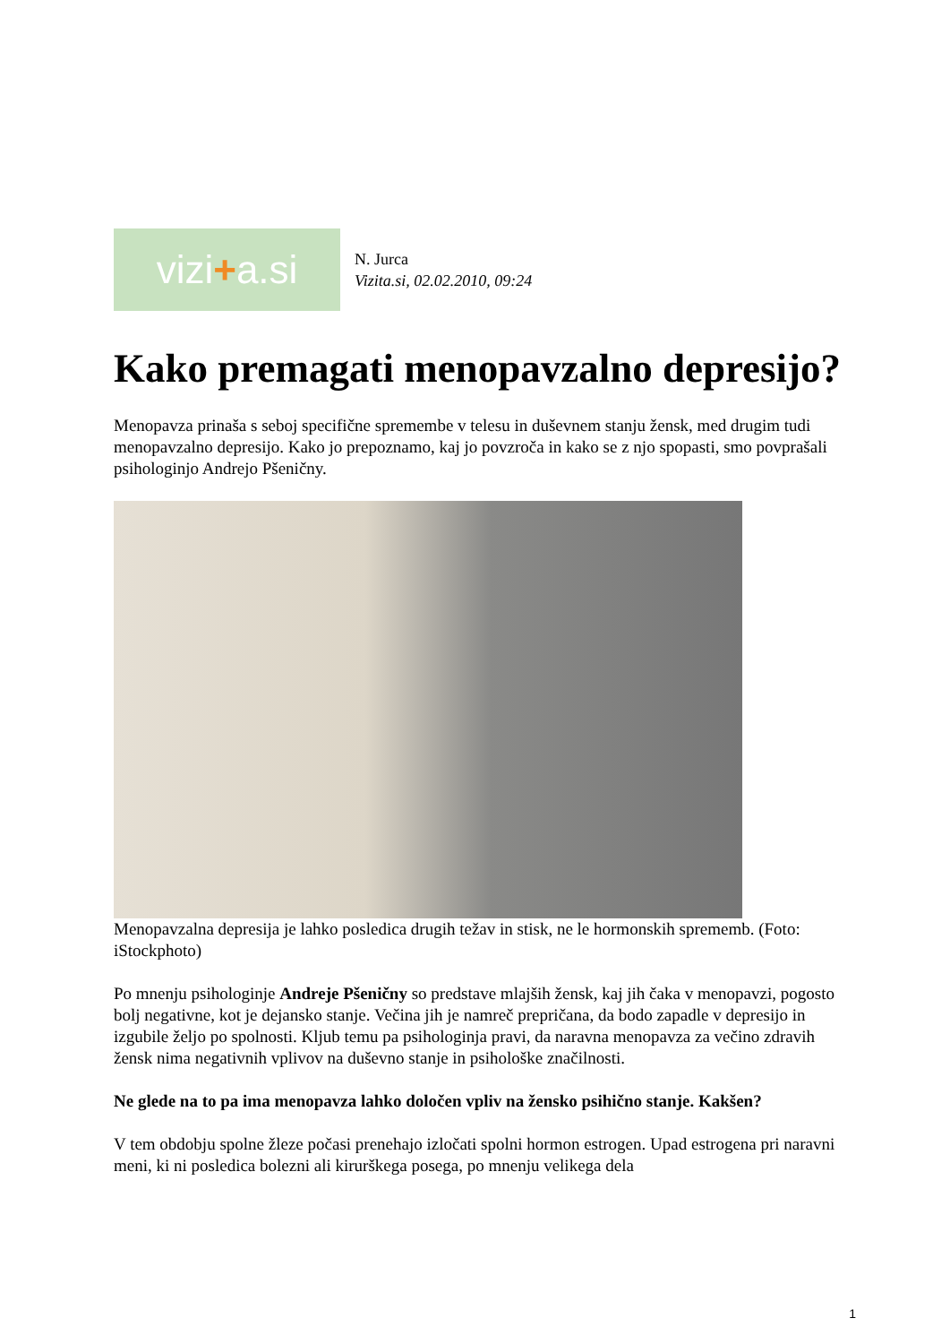vizi + a.si
N. Jurca
Vizita.si, 02.02.2010, 09:24
Kako premagati menopavzalno depresijo?
Menopavza prinaša s seboj specifične spremembe v telesu in duševnem stanju žensk, med drugim tudi menopavzalno depresijo. Kako jo prepoznamo, kaj jo povzroča in kako se z njo spopasti, smo povprašali psihologinjo Andrejo Pšeničny.
Menopavzalna depresija je lahko posledica drugih težav in stisk, ne le hormonskih sprememb. (Foto: iStockphoto)
Po mnenju psihologinje Andreje Pšeničny so predstave mlajših žensk, kaj jih čaka v menopavzi, pogosto bolj negativne, kot je dejansko stanje. Večina jih je namreč prepričana, da bodo zapadle v depresijo in izgubile željo po spolnosti. Kljub temu pa psihologinja pravi, da naravna menopavza za večino zdravih žensk nima negativnih vplivov na duševno stanje in psihološke značilnosti.
Ne glede na to pa ima menopavza lahko določen vpliv na žensko psihično stanje. Kakšen?
V tem obdobju spolne žleze počasi prenehajo izločati spolni hormon estrogen. Upad estrogena pri naravni meni, ki ni posledica bolezni ali kirurškega posega, po mnenju velikega dela
1